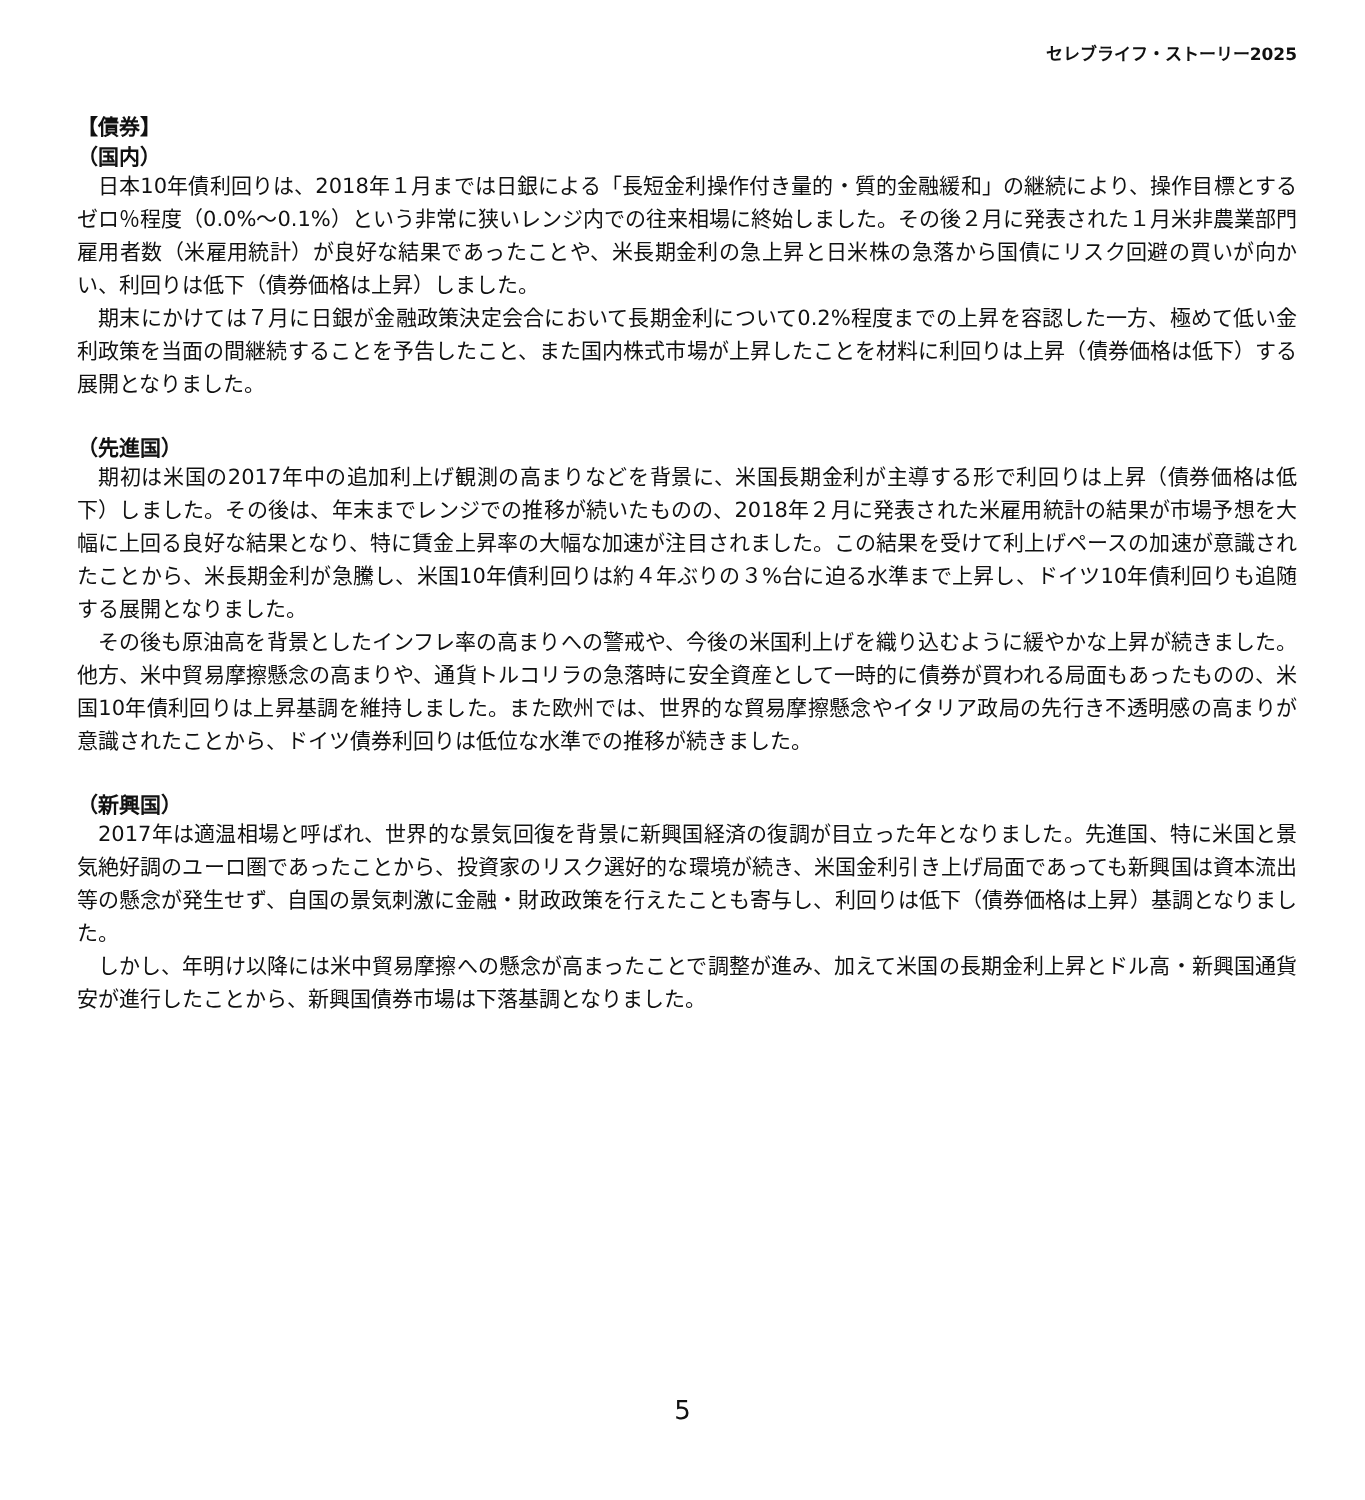セレブライフ・ストーリー2025
【債券】
（国内）
日本10年債利回りは、2018年１月までは日銀による「長短金利操作付き量的・質的金融緩和」の継続により、操作目標とするゼロ％程度（0.0%～0.1%）という非常に狭いレンジ内での往来相場に終始しました。その後２月に発表された１月米非農業部門雇用者数（米雇用統計）が良好な結果であったことや、米長期金利の急上昇と日米株の急落から国債にリスク回避の買いが向かい、利回りは低下（債券価格は上昇）しました。
期末にかけては７月に日銀が金融政策決定会合において長期金利について0.2%程度までの上昇を容認した一方、極めて低い金利政策を当面の間継続することを予告したこと、また国内株式市場が上昇したことを材料に利回りは上昇（債券価格は低下）する展開となりました。
（先進国）
期初は米国の2017年中の追加利上げ観測の高まりなどを背景に、米国長期金利が主導する形で利回りは上昇（債券価格は低下）しました。その後は、年末までレンジでの推移が続いたものの、2018年２月に発表された米雇用統計の結果が市場予想を大幅に上回る良好な結果となり、特に賃金上昇率の大幅な加速が注目されました。この結果を受けて利上げペースの加速が意識されたことから、米長期金利が急騰し、米国10年債利回りは約４年ぶりの３%台に迫る水準まで上昇し、ドイツ10年債利回りも追随する展開となりました。
その後も原油高を背景としたインフレ率の高まりへの警戒や、今後の米国利上げを織り込むように緩やかな上昇が続きました。他方、米中貿易摩擦懸念の高まりや、通貨トルコリラの急落時に安全資産として一時的に債券が買われる局面もあったものの、米国10年債利回りは上昇基調を維持しました。また欧州では、世界的な貿易摩擦懸念やイタリア政局の先行き不透明感の高まりが意識されたことから、ドイツ債券利回りは低位な水準での推移が続きました。
（新興国）
2017年は適温相場と呼ばれ、世界的な景気回復を背景に新興国経済の復調が目立った年となりました。先進国、特に米国と景気絶好調のユーロ圏であったことから、投資家のリスク選好的な環境が続き、米国金利引き上げ局面であっても新興国は資本流出等の懸念が発生せず、自国の景気刺激に金融・財政政策を行えたことも寄与し、利回りは低下（債券価格は上昇）基調となりました。
しかし、年明け以降には米中貿易摩擦への懸念が高まったことで調整が進み、加えて米国の長期金利上昇とドル高・新興国通貨安が進行したことから、新興国債券市場は下落基調となりました。
5